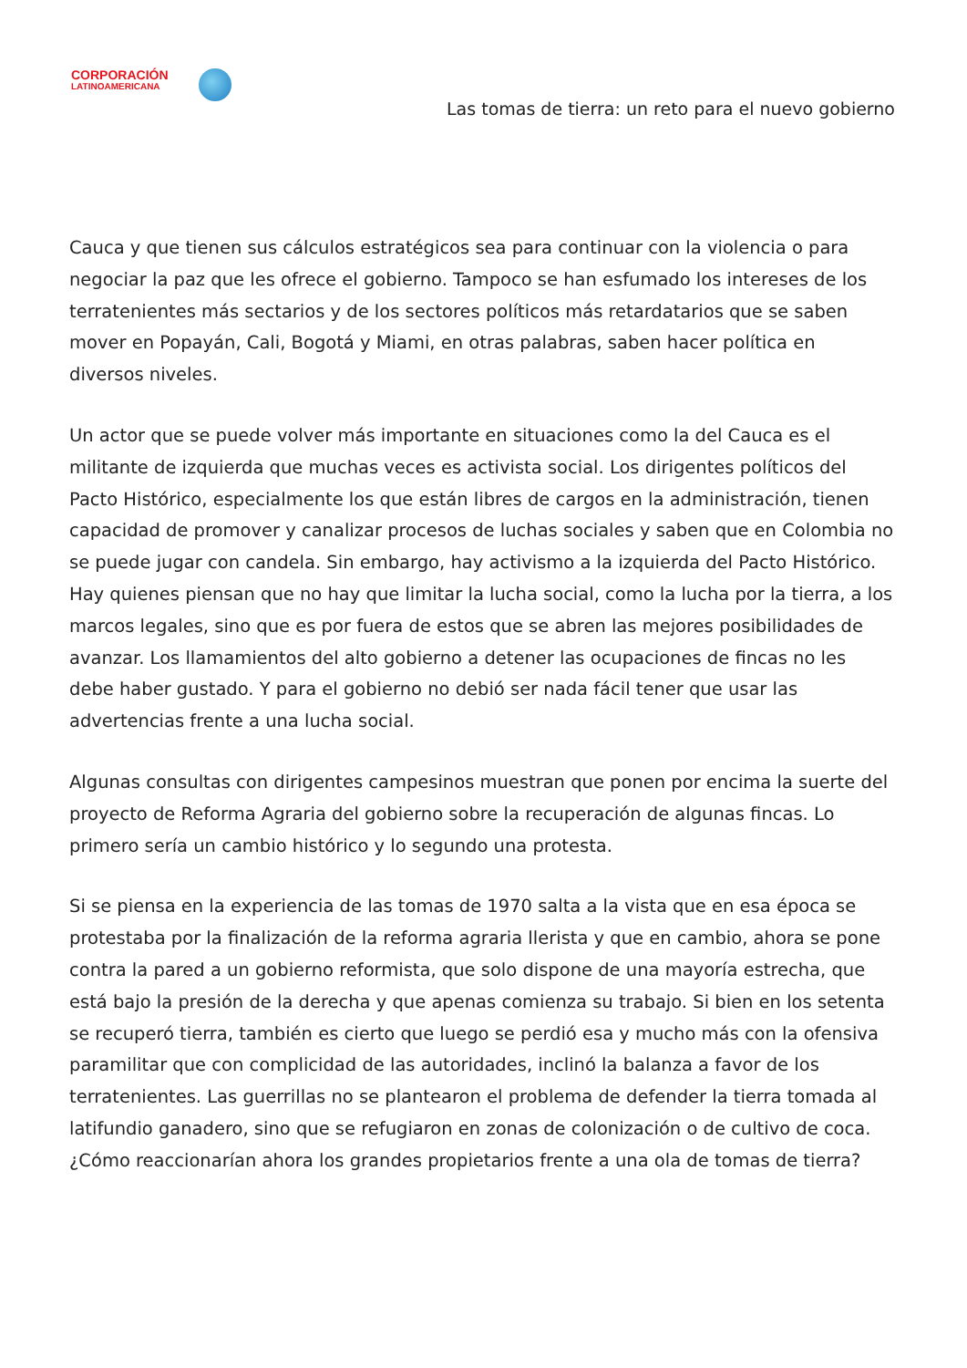CORPORACIÓN
LATINOAMERICANA
Las tomas de tierra: un reto para el nuevo gobierno
Cauca y que tienen sus cálculos estratégicos sea para continuar con la violencia o para negociar la paz que les ofrece el gobierno. Tampoco se han esfumado los intereses de los terratenientes más sectarios y de los sectores políticos más retardatarios que se saben mover en Popayán, Cali, Bogotá y Miami, en otras palabras, saben hacer política en diversos niveles.
Un actor que se puede volver más importante en situaciones como la del Cauca es el militante de izquierda que muchas veces es activista social. Los dirigentes políticos del Pacto Histórico, especialmente los que están libres de cargos en la administración, tienen capacidad de promover y canalizar procesos de luchas sociales y saben que en Colombia no se puede jugar con candela. Sin embargo, hay activismo a la izquierda del Pacto Histórico. Hay quienes piensan que no hay que limitar la lucha social, como la lucha por la tierra, a los marcos legales, sino que es por fuera de estos que se abren las mejores posibilidades de avanzar. Los llamamientos del alto gobierno a detener las ocupaciones de fincas no les debe haber gustado. Y para el gobierno no debió ser nada fácil tener que usar las advertencias frente a una lucha social.
Algunas consultas con dirigentes campesinos muestran que ponen por encima la suerte del proyecto de Reforma Agraria del gobierno sobre la recuperación de algunas fincas. Lo primero sería un cambio histórico y lo segundo una protesta.
Si se piensa en la experiencia de las tomas de 1970 salta a la vista que en esa época se protestaba por la finalización de la reforma agraria llerista y que en cambio, ahora se pone contra la pared a un gobierno reformista, que solo dispone de una mayoría estrecha, que está bajo la presión de la derecha y que apenas comienza su trabajo. Si bien en los setenta se recuperó tierra, también es cierto que luego se perdió esa y mucho más con la ofensiva paramilitar que con complicidad de las autoridades, inclinó la balanza a favor de los terratenientes. Las guerrillas no se plantearon el problema de defender la tierra tomada al latifundio ganadero, sino que se refugiaron en zonas de colonización o de cultivo de coca. ¿Cómo reaccionarían ahora los grandes propietarios frente a una ola de tomas de tierra?